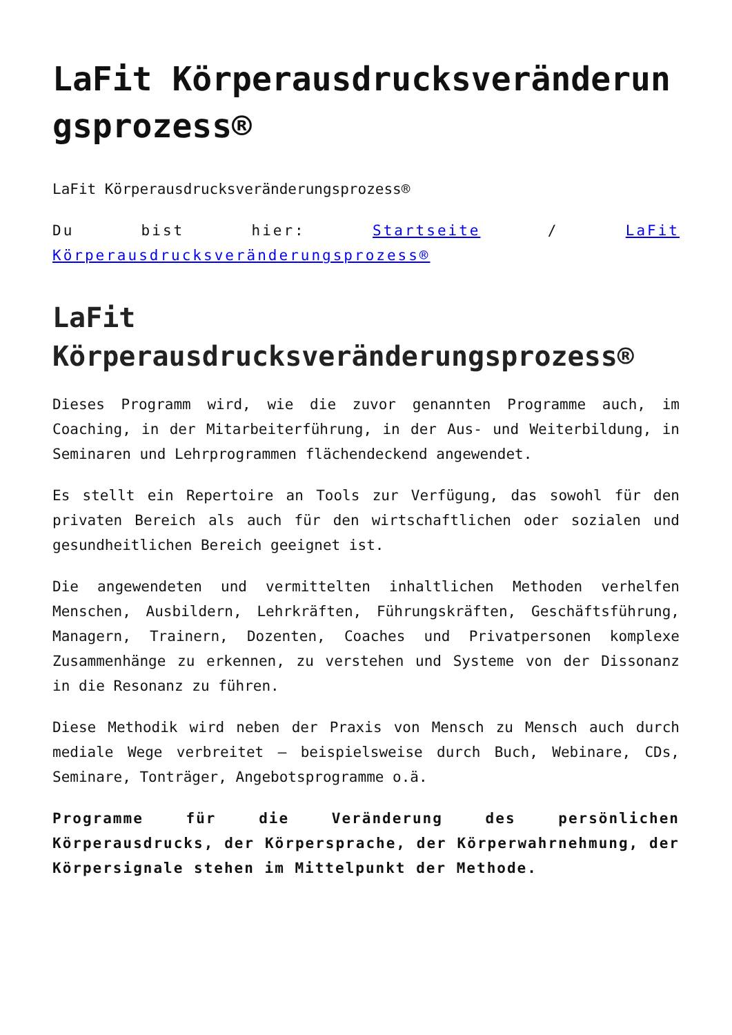LaFit Körperausdrucksveränderungsprozess®
LaFit Körperausdrucksveränderungsprozess®
Du bist hier: Startseite / LaFit Körperausdrucksveränderungsprozess®
LaFit Körperausdrucksveränderungsprozess®
Dieses Programm wird, wie die zuvor genannten Programme auch, im Coaching, in der Mitarbeiterführung, in der Aus- und Weiterbildung, in Seminaren und Lehrprogrammen flächendeckend angewendet.
Es stellt ein Repertoire an Tools zur Verfügung, das sowohl für den privaten Bereich als auch für den wirtschaftlichen oder sozialen und gesundheitlichen Bereich geeignet ist.
Die angewendeten und vermittelten inhaltlichen Methoden verhelfen Menschen, Ausbildern, Lehrkräften, Führungskräften, Geschäftsführung, Managern, Trainern, Dozenten, Coaches und Privatpersonen komplexe Zusammenhänge zu erkennen, zu verstehen und Systeme von der Dissonanz in die Resonanz zu führen.
Diese Methodik wird neben der Praxis von Mensch zu Mensch auch durch mediale Wege verbreitet – beispielsweise durch Buch, Webinare, CDs, Seminare, Tonträger, Angebotsprogramme o.ä.
Programme für die Veränderung des persönlichen Körperausdrucks, der Körpersprache, der Körperwahrnehmung, der Körpersignale stehen im Mittelpunkt der Methode.